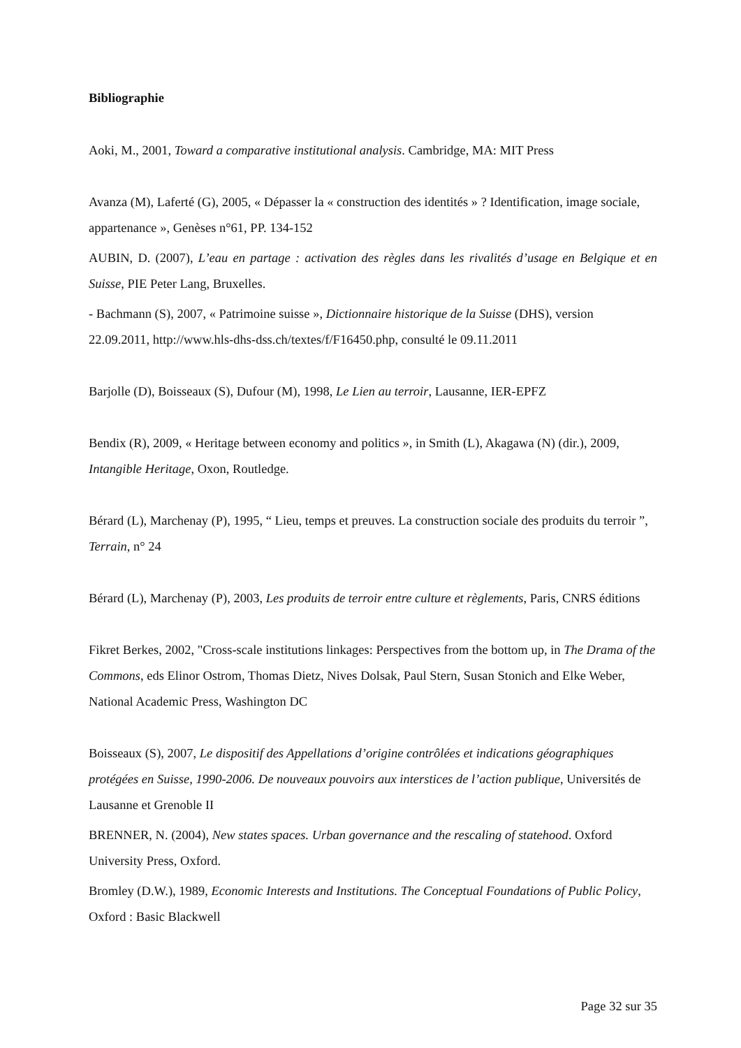Bibliographie
Aoki, M., 2001, Toward a comparative institutional analysis. Cambridge, MA: MIT Press
Avanza (M), Laferté (G), 2005, « Dépasser la « construction des identités » ? Identification, image sociale, appartenance », Genèses n°61, PP. 134-152
AUBIN, D. (2007), L’eau en partage : activation des règles dans les rivalités d’usage en Belgique et en Suisse, PIE Peter Lang, Bruxelles.
- Bachmann (S), 2007, « Patrimoine suisse », Dictionnaire historique de la Suisse (DHS), version 22.09.2011, http://www.hls-dhs-dss.ch/textes/f/F16450.php, consulté le 09.11.2011
Barjolle (D), Boisseaux (S), Dufour (M), 1998, Le Lien au terroir, Lausanne, IER-EPFZ
Bendix (R), 2009, « Heritage between economy and politics », in Smith (L), Akagawa (N) (dir.), 2009, Intangible Heritage, Oxon, Routledge.
Bérard (L), Marchenay (P), 1995, “ Lieu, temps et preuves. La construction sociale des produits du terroir ”, Terrain, n° 24
Bérard (L), Marchenay (P), 2003, Les produits de terroir entre culture et règlements, Paris, CNRS éditions
Fikret Berkes, 2002, "Cross-scale institutions linkages: Perspectives from the bottom up, in The Drama of the Commons, eds Elinor Ostrom, Thomas Dietz, Nives Dolsak, Paul Stern, Susan Stonich and Elke Weber, National Academic Press, Washington DC
Boisseaux (S), 2007, Le dispositif des Appellations d’origine contrôlées et indications géographiques protégées en Suisse, 1990-2006. De nouveaux pouvoirs aux interstices de l’action publique, Universités de Lausanne et Grenoble II
BRENNER, N. (2004), New states spaces. Urban governance and the rescaling of statehood. Oxford University Press, Oxford.
Bromley (D.W.), 1989, Economic Interests and Institutions. The Conceptual Foundations of Public Policy, Oxford : Basic Blackwell
Page 32 sur 35